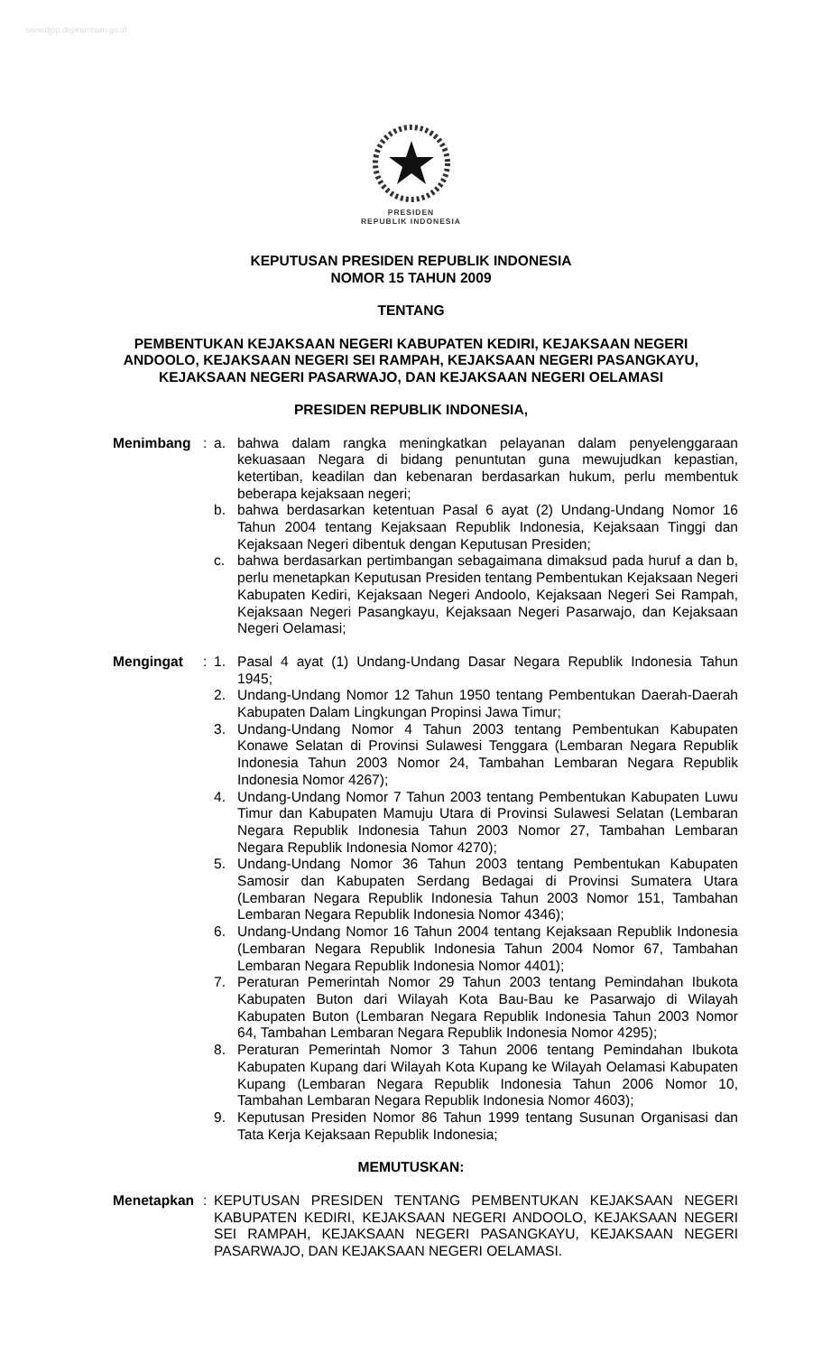www.djpp.depkumham.go.id
PRESIDEN
REPUBLIK INDONESIA
KEPUTUSAN PRESIDEN REPUBLIK INDONESIA
NOMOR 15 TAHUN 2009
TENTANG
PEMBENTUKAN KEJAKSAAN NEGERI KABUPATEN KEDIRI, KEJAKSAAN NEGERI
ANDOOLO, KEJAKSAAN NEGERI SEI RAMPAH, KEJAKSAAN NEGERI PASANGKAYU,
KEJAKSAAN NEGERI PASARWAJO, DAN KEJAKSAAN NEGERI OELAMASI
PRESIDEN REPUBLIK INDONESIA,
Menimbang : a. bahwa dalam rangka meningkatkan pelayanan dalam penyelenggaraan kekuasaan Negara di bidang penuntutan guna mewujudkan kepastian, ketertiban, keadilan dan kebenaran berdasarkan hukum, perlu membentuk beberapa kejaksaan negeri;
b. bahwa berdasarkan ketentuan Pasal 6 ayat (2) Undang-Undang Nomor 16 Tahun 2004 tentang Kejaksaan Republik Indonesia, Kejaksaan Tinggi dan Kejaksaan Negeri dibentuk dengan Keputusan Presiden;
c. bahwa berdasarkan pertimbangan sebagaimana dimaksud pada huruf a dan b, perlu menetapkan Keputusan Presiden tentang Pembentukan Kejaksaan Negeri Kabupaten Kediri, Kejaksaan Negeri Andoolo, Kejaksaan Negeri Sei Rampah, Kejaksaan Negeri Pasangkayu, Kejaksaan Negeri Pasarwajo, dan Kejaksaan Negeri Oelamasi;
Mengingat : 1. Pasal 4 ayat (1) Undang-Undang Dasar Negara Republik Indonesia Tahun 1945;
2. Undang-Undang Nomor 12 Tahun 1950 tentang Pembentukan Daerah-Daerah Kabupaten Dalam Lingkungan Propinsi Jawa Timur;
3. Undang-Undang Nomor 4 Tahun 2003 tentang Pembentukan Kabupaten Konawe Selatan di Provinsi Sulawesi Tenggara (Lembaran Negara Republik Indonesia Tahun 2003 Nomor 24, Tambahan Lembaran Negara Republik Indonesia Nomor 4267);
4. Undang-Undang Nomor 7 Tahun 2003 tentang Pembentukan Kabupaten Luwu Timur dan Kabupaten Mamuju Utara di Provinsi Sulawesi Selatan (Lembaran Negara Republik Indonesia Tahun 2003 Nomor 27, Tambahan Lembaran Negara Republik Indonesia Nomor 4270);
5. Undang-Undang Nomor 36 Tahun 2003 tentang Pembentukan Kabupaten Samosir dan Kabupaten Serdang Bedagai di Provinsi Sumatera Utara (Lembaran Negara Republik Indonesia Tahun 2003 Nomor 151, Tambahan Lembaran Negara Republik Indonesia Nomor 4346);
6. Undang-Undang Nomor 16 Tahun 2004 tentang Kejaksaan Republik Indonesia (Lembaran Negara Republik Indonesia Tahun 2004 Nomor 67, Tambahan Lembaran Negara Republik Indonesia Nomor 4401);
7. Peraturan Pemerintah Nomor 29 Tahun 2003 tentang Pemindahan Ibukota Kabupaten Buton dari Wilayah Kota Bau-Bau ke Pasarwajo di Wilayah Kabupaten Buton (Lembaran Negara Republik Indonesia Tahun 2003 Nomor 64, Tambahan Lembaran Negara Republik Indonesia Nomor 4295);
8. Peraturan Pemerintah Nomor 3 Tahun 2006 tentang Pemindahan Ibukota Kabupaten Kupang dari Wilayah Kota Kupang ke Wilayah Oelamasi Kabupaten Kupang (Lembaran Negara Republik Indonesia Tahun 2006 Nomor 10, Tambahan Lembaran Negara Republik Indonesia Nomor 4603);
9. Keputusan Presiden Nomor 86 Tahun 1999 tentang Susunan Organisasi dan Tata Kerja Kejaksaan Republik Indonesia;
MEMUTUSKAN:
Menetapkan : KEPUTUSAN PRESIDEN TENTANG PEMBENTUKAN KEJAKSAAN NEGERI KABUPATEN KEDIRI, KEJAKSAAN NEGERI ANDOOLO, KEJAKSAAN NEGERI SEI RAMPAH, KEJAKSAAN NEGERI PASANGKAYU, KEJAKSAAN NEGERI PASARWAJO, DAN KEJAKSAAN NEGERI OELAMASI.